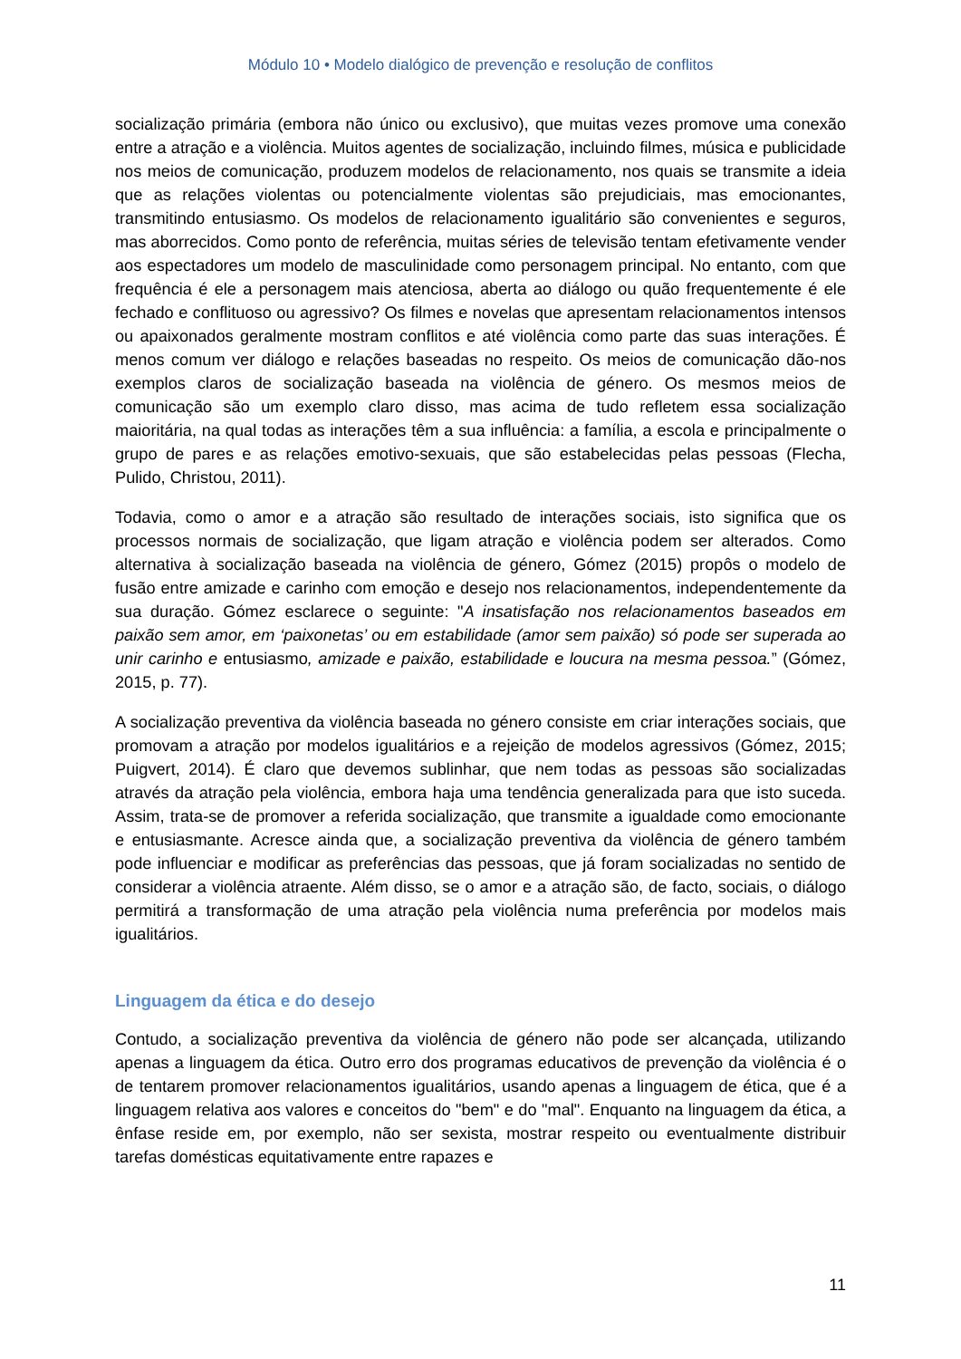Módulo 10 • Modelo dialógico de prevenção e resolução de conflitos
socialização primária (embora não único ou exclusivo), que muitas vezes promove uma conexão entre a atração e a violência. Muitos agentes de socialização, incluindo filmes, música e publicidade nos meios de comunicação, produzem modelos de relacionamento, nos quais se transmite a ideia que as relações violentas ou potencialmente violentas são prejudiciais, mas emocionantes, transmitindo entusiasmo. Os modelos de relacionamento igualitário são convenientes e seguros, mas aborrecidos. Como ponto de referência, muitas séries de televisão tentam efetivamente vender aos espectadores um modelo de masculinidade como personagem principal. No entanto, com que frequência é ele a personagem mais atenciosa, aberta ao diálogo ou quão frequentemente é ele fechado e conflituoso ou agressivo? Os filmes e novelas que apresentam relacionamentos intensos ou apaixonados geralmente mostram conflitos e até violência como parte das suas interações. É menos comum ver diálogo e relações baseadas no respeito. Os meios de comunicação dão-nos exemplos claros de socialização baseada na violência de género. Os mesmos meios de comunicação são um exemplo claro disso, mas acima de tudo refletem essa socialização maioritária, na qual todas as interações têm a sua influência: a família, a escola e principalmente o grupo de pares e as relações emotivo-sexuais, que são estabelecidas pelas pessoas (Flecha, Pulido, Christou, 2011).
Todavia, como o amor e a atração são resultado de interações sociais, isto significa que os processos normais de socialização, que ligam atração e violência podem ser alterados. Como alternativa à socialização baseada na violência de género, Gómez (2015) propôs o modelo de fusão entre amizade e carinho com emoção e desejo nos relacionamentos, independentemente da sua duração. Gómez esclarece o seguinte: "A insatisfação nos relacionamentos baseados em paixão sem amor, em ‘paixonetas’ ou em estabilidade (amor sem paixão) só pode ser superada ao unir carinho e entusiasmo, amizade e paixão, estabilidade e loucura na mesma pessoa.” (Gómez, 2015, p. 77).
A socialização preventiva da violência baseada no género consiste em criar interações sociais, que promovam a atração por modelos igualitários e a rejeição de modelos agressivos (Gómez, 2015; Puigvert, 2014). É claro que devemos sublinhar, que nem todas as pessoas são socializadas através da atração pela violência, embora haja uma tendência generalizada para que isto suceda. Assim, trata-se de promover a referida socialização, que transmite a igualdade como emocionante e entusiasmante. Acresce ainda que, a socialização preventiva da violência de género também pode influenciar e modificar as preferências das pessoas, que já foram socializadas no sentido de considerar a violência atraente. Além disso, se o amor e a atração são, de facto, sociais, o diálogo permitirá a transformação de uma atração pela violência numa preferência por modelos mais igualitários.
Linguagem da ética e do desejo
Contudo, a socialização preventiva da violência de género não pode ser alcançada, utilizando apenas a linguagem da ética. Outro erro dos programas educativos de prevenção da violência é o de tentarem promover relacionamentos igualitários, usando apenas a linguagem de ética, que é a linguagem relativa aos valores e conceitos do "bem" e do "mal". Enquanto na linguagem da ética, a ênfase reside em, por exemplo, não ser sexista, mostrar respeito ou eventualmente distribuir tarefas domésticas equitativamente entre rapazes e
11